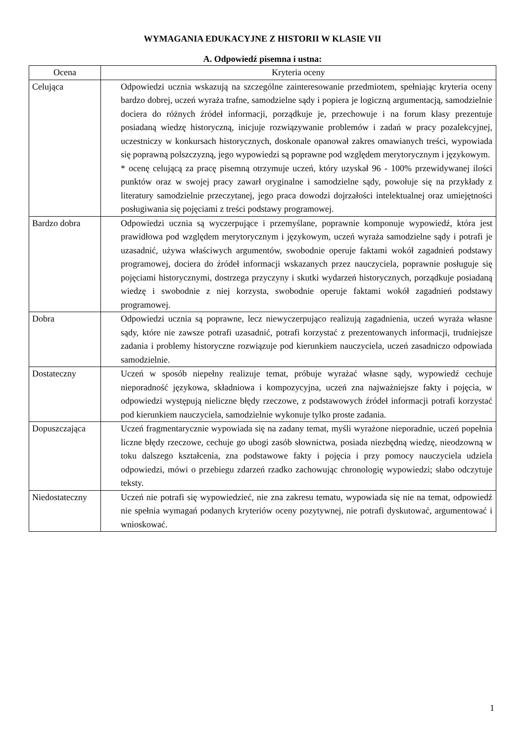WYMAGANIA EDUKACYJNE Z HISTORII W KLASIE VII
A. Odpowiedź pisemna i ustna:
| Ocena | Kryteria oceny |
| --- | --- |
| Celująca | Odpowiedzi ucznia wskazują na szczególne zainteresowanie przedmiotem, spełniając kryteria oceny bardzo dobrej, uczeń wyraża trafne, samodzielne sądy i popiera je logiczną argumentacją, samodzielnie dociera do różnych źródeł informacji, porządkuje je, przechowuje i na forum klasy prezentuje posiadaną wiedzę historyczną, inicjuje rozwiązywanie problemów i zadań w pracy pozalekcyjnej, uczestniczy w konkursach historycznych, doskonale opanował zakres omawianych treści, wypowiada się poprawną polszczyzną, jego wypowiedzi są poprawne pod względem merytorycznym i językowym. * ocenę celującą za pracę pisemną otrzymuje uczeń, który uzyskał 96 - 100% przewidywanej ilości punktów oraz w swojej pracy zawarł oryginalne i samodzielne sądy, powołuje się na przykłady z literatury samodzielnie przeczytanej, jego praca dowodzi dojrzałości intelektualnej oraz umiejętności posługiwania się pojęciami z treści podstawy programowej. |
| Bardzo dobra | Odpowiedzi ucznia są wyczerpujące i przemyślane, poprawnie komponuje wypowiedź, która jest prawidłowa pod względem merytorycznym i językowym, uczeń wyraża samodzielne sądy i potrafi je uzasadnić, używa właściwych argumentów, swobodnie operuje faktami wokół zagadnień podstawy programowej, dociera do źródeł informacji wskazanych przez nauczyciela, poprawnie posługuje się pojęciami historycznymi, dostrzega przyczyny i skutki wydarzeń historycznych, porządkuje posiadaną wiedzę i swobodnie z niej korzysta, swobodnie operuje faktami wokół zagadnień podstawy programowej. |
| Dobra | Odpowiedzi ucznia są poprawne, lecz niewyczerpująco realizują zagadnienia, uczeń wyraża własne sądy, które nie zawsze potrafi uzasadnić, potrafi korzystać z prezentowanych informacji, trudniejsze zadania i problemy historyczne rozwiązuje pod kierunkiem nauczyciela, uczeń zasadniczo odpowiada samodzielnie. |
| Dostateczny | Uczeń w sposób niepełny realizuje temat, próbuje wyrażać własne sądy, wypowiedź cechuje nieporadność językowa, składniowa i kompozycyjna, uczeń zna najważniejsze fakty i pojęcia, w odpowiedzi występują nieliczne błędy rzeczowe, z podstawowych źródeł informacji potrafi korzystać pod kierunkiem nauczyciela, samodzielnie wykonuje tylko proste zadania. |
| Dopuszczająca | Uczeń fragmentarycznie wypowiada się na zadany temat, myśli wyrażone nieporadnie, uczeń popełnia liczne błędy rzeczowe, cechuje go ubogi zasób słownictwa, posiada niezbędną wiedzę, nieodzowną w toku dalszego kształcenia, zna podstawowe fakty i pojęcia i przy pomocy nauczyciela udziela odpowiedzi, mówi o przebiegu zdarzeń rzadko zachowując chronologię wypowiedzi; słabo odczytuje teksty. |
| Niedostateczny | Uczeń nie potrafi się wypowiedzieć, nie zna zakresu tematu, wypowiada się nie na temat, odpowiedź nie spełnia wymagań podanych kryteriów oceny pozytywnej, nie potrafi dyskutować, argumentować i wnioskować. |
1